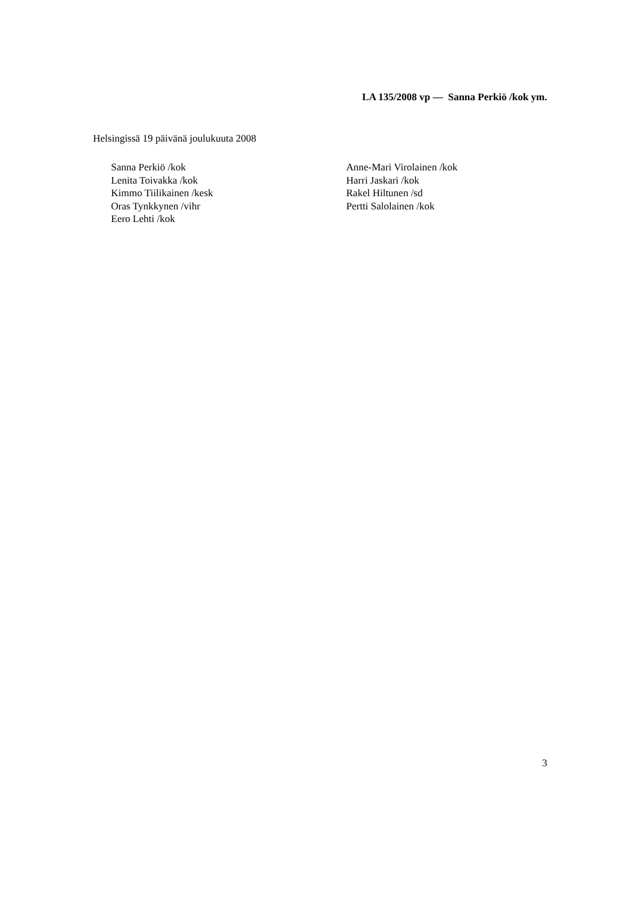LA 135/2008 vp — Sanna Perkiö /kok ym.
Helsingissä 19 päivänä joulukuuta 2008
Sanna Perkiö /kok
Lenita Toivakka /kok
Kimmo Tiilikainen /kesk
Oras Tynkkynen /vihr
Eero Lehti /kok
Anne-Mari Virolainen /kok
Harri Jaskari /kok
Rakel Hiltunen /sd
Pertti Salolainen /kok
3